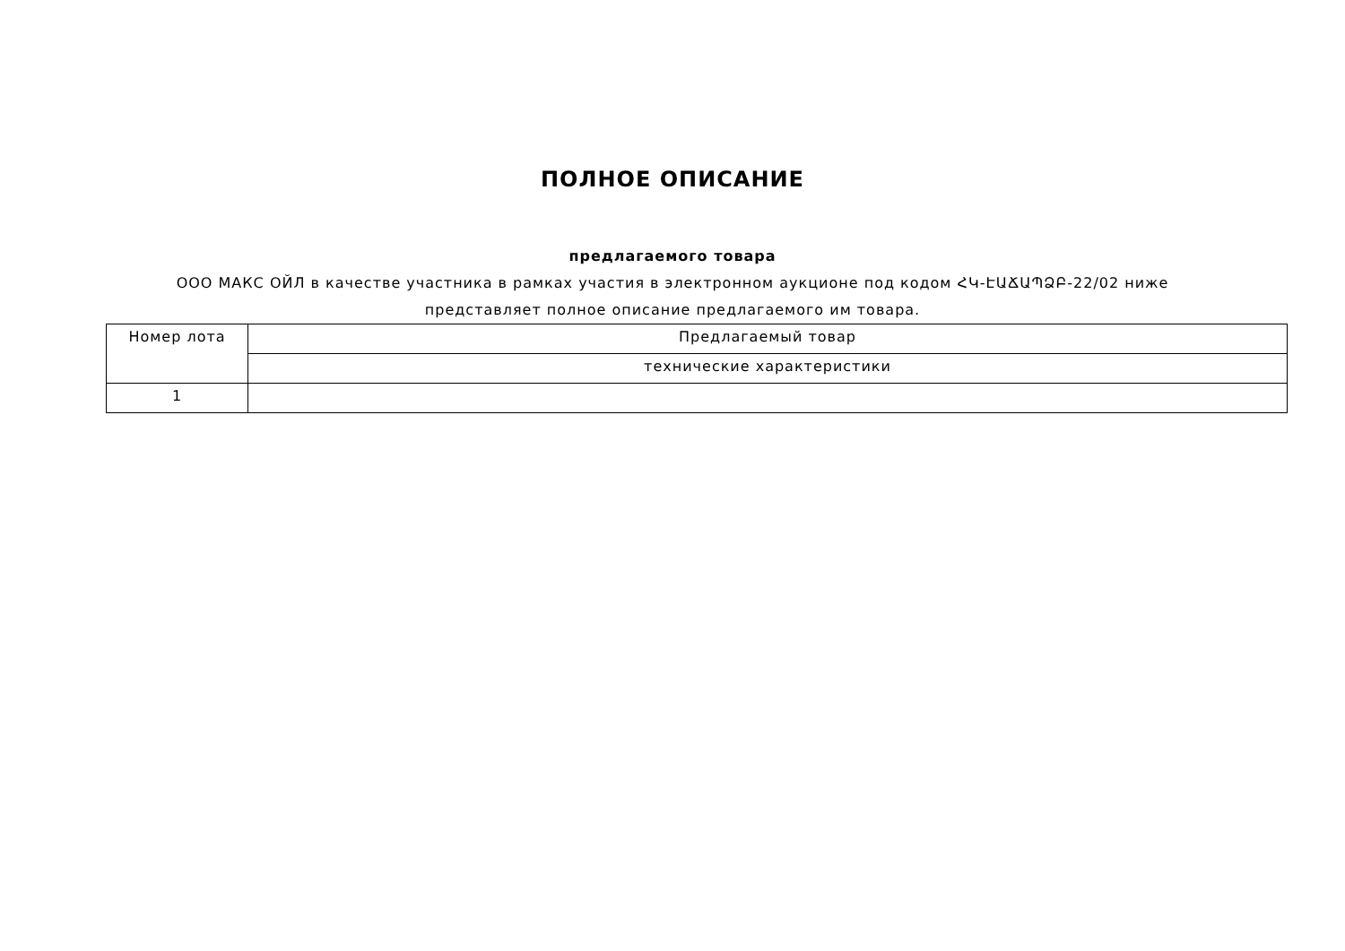ПОЛНОЕ ОПИСАНИЕ
предлагаемого товара
ООО МАКС ОЙЛ в качестве участника в рамках участия в электронном аукционе под кодом ՀԿ-ԷԱՃԱՊՁԲ-22/02 ниже представляет полное описание предлагаемого им товара.
| Номер лота | Предлагаемый товар |
| | технические характеристики |
| 1 | |